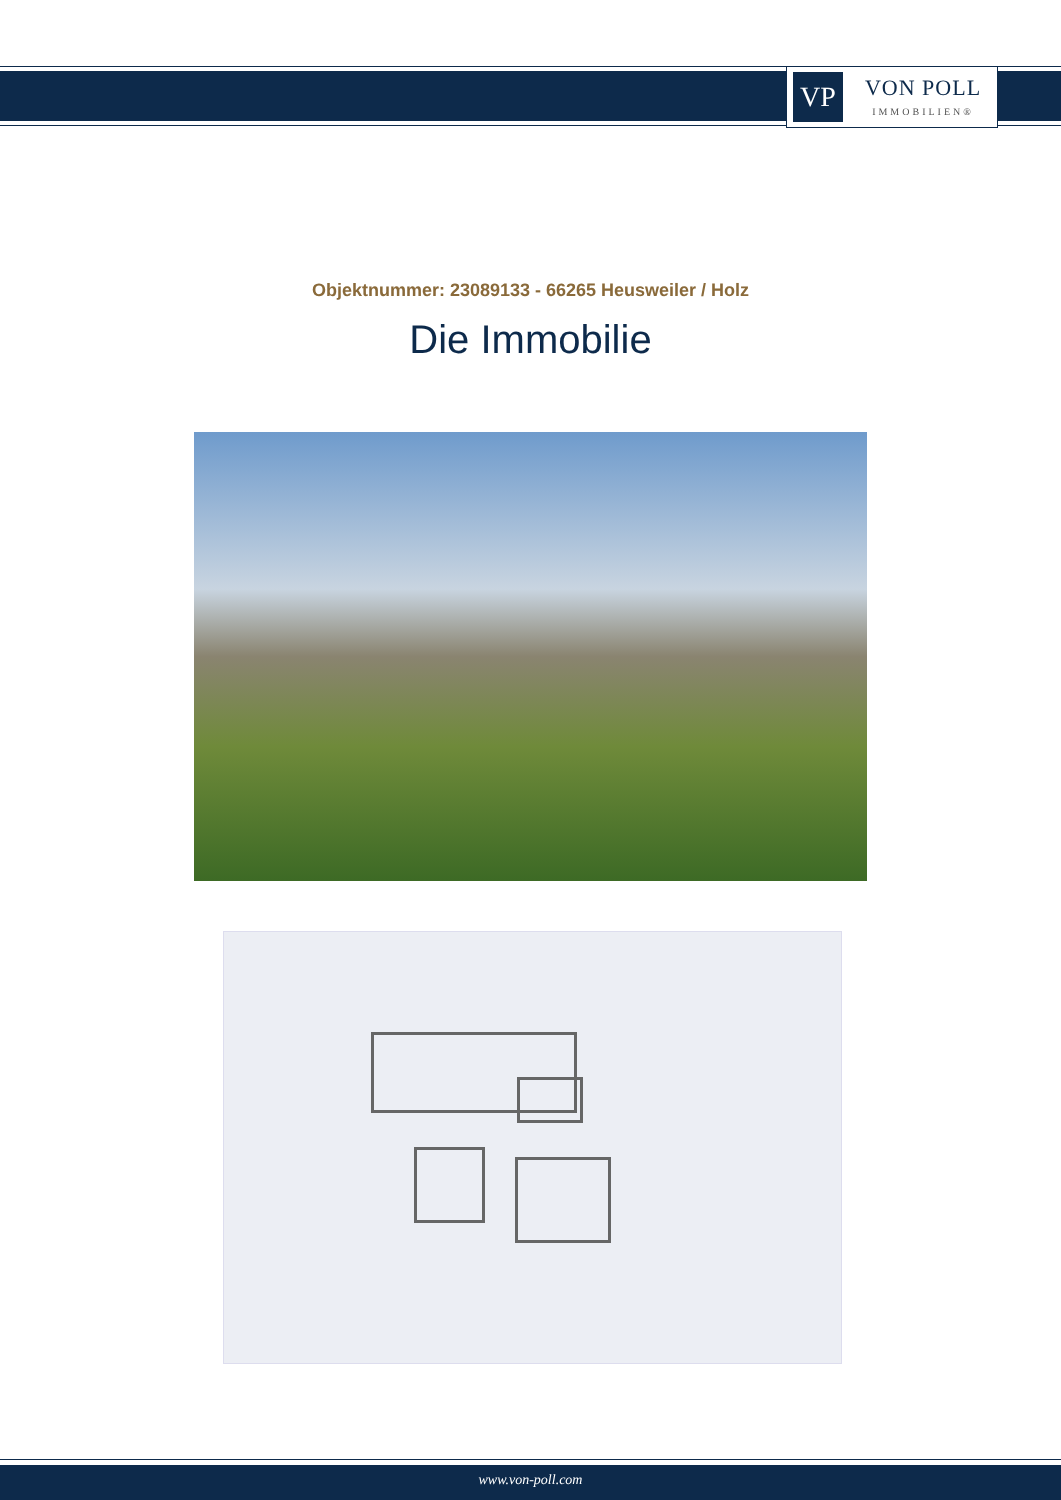VP
VON POLL
IMMOBILIEN®
Objektnummer: 23089133 - 66265 Heusweiler / Holz
Die Immobilie
www.von-poll.com